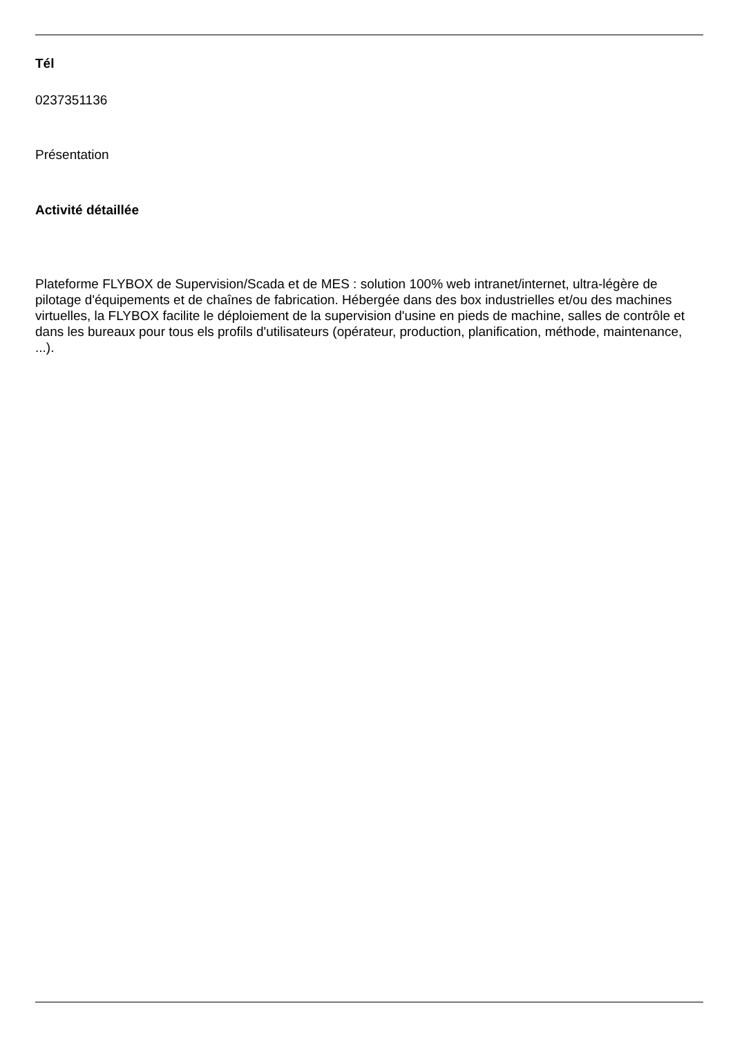Tél
0237351136
Présentation
Activité détaillée
Plateforme FLYBOX de Supervision/Scada et de MES : solution 100% web intranet/internet, ultra-légère de pilotage d'équipements et de chaînes de fabrication. Hébergée dans des box industrielles et/ou des machines virtuelles, la FLYBOX facilite le déploiement de la supervision d'usine en pieds de machine, salles de contrôle et dans les bureaux pour tous els profils d'utilisateurs (opérateur, production, planification, méthode, maintenance, ...).